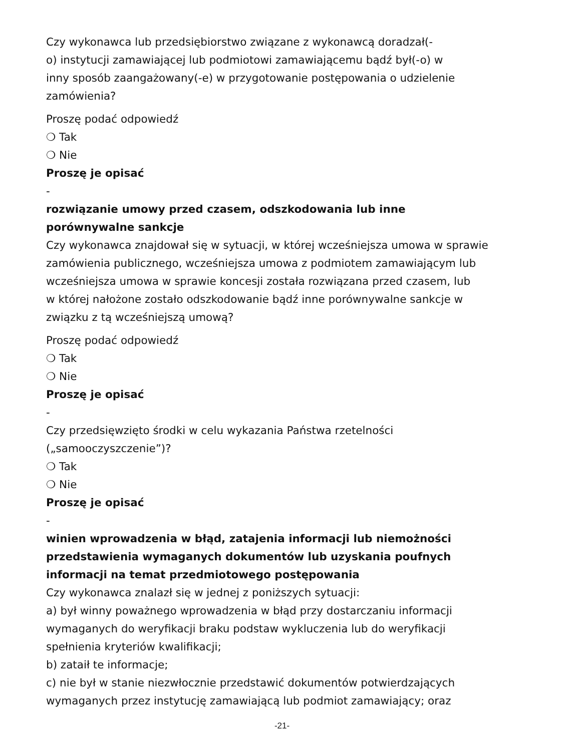Czy wykonawca lub przedsiębiorstwo związane z wykonawcą doradzał(-
o) instytucji zamawiającej lub podmiotowi zamawiającemu bądź był(-o) w
inny sposób zaangażowany(-e) w przygotowanie postępowania o udzielenie
zamówienia?
Proszę podać odpowiedź
❍ Tak
❍ Nie
Proszę je opisać
-
rozwiązanie umowy przed czasem, odszkodowania lub inne
porównywalne sankcje
Czy wykonawca znajdował się w sytuacji, w której wcześniejsza umowa w sprawie
zamówienia publicznego, wcześniejsza umowa z podmiotem zamawiającym lub
wcześniejsza umowa w sprawie koncesji została rozwiązana przed czasem, lub
w której nałożone zostało odszkodowanie bądź inne porównywalne sankcje w
związku z tą wcześniejszą umową?
Proszę podać odpowiedź
❍ Tak
❍ Nie
Proszę je opisać
-
Czy przedsięwzięto środki w celu wykazania Państwa rzetelności
(„samooczyszczenie”)?
❍ Tak
❍ Nie
Proszę je opisać
-
winien wprowadzenia w błąd, zatajenia informacji lub niemożności
przedstawienia wymaganych dokumentów lub uzyskania poufnych
informacji na temat przedmiotowego postępowania
Czy wykonawca znalazł się w jednej z poniższych sytuacji:
a) był winny poważnego wprowadzenia w błąd przy dostarczaniu informacji
wymaganych do weryfikacji braku podstaw wykluczenia lub do weryfikacji
spełnienia kryteriów kwalifikacji;
b) zataił te informacje;
c) nie był w stanie niezwłocznie przedstawić dokumentów potwierdzających
wymaganych przez instytucję zamawiającą lub podmiot zamawiający; oraz
-21-